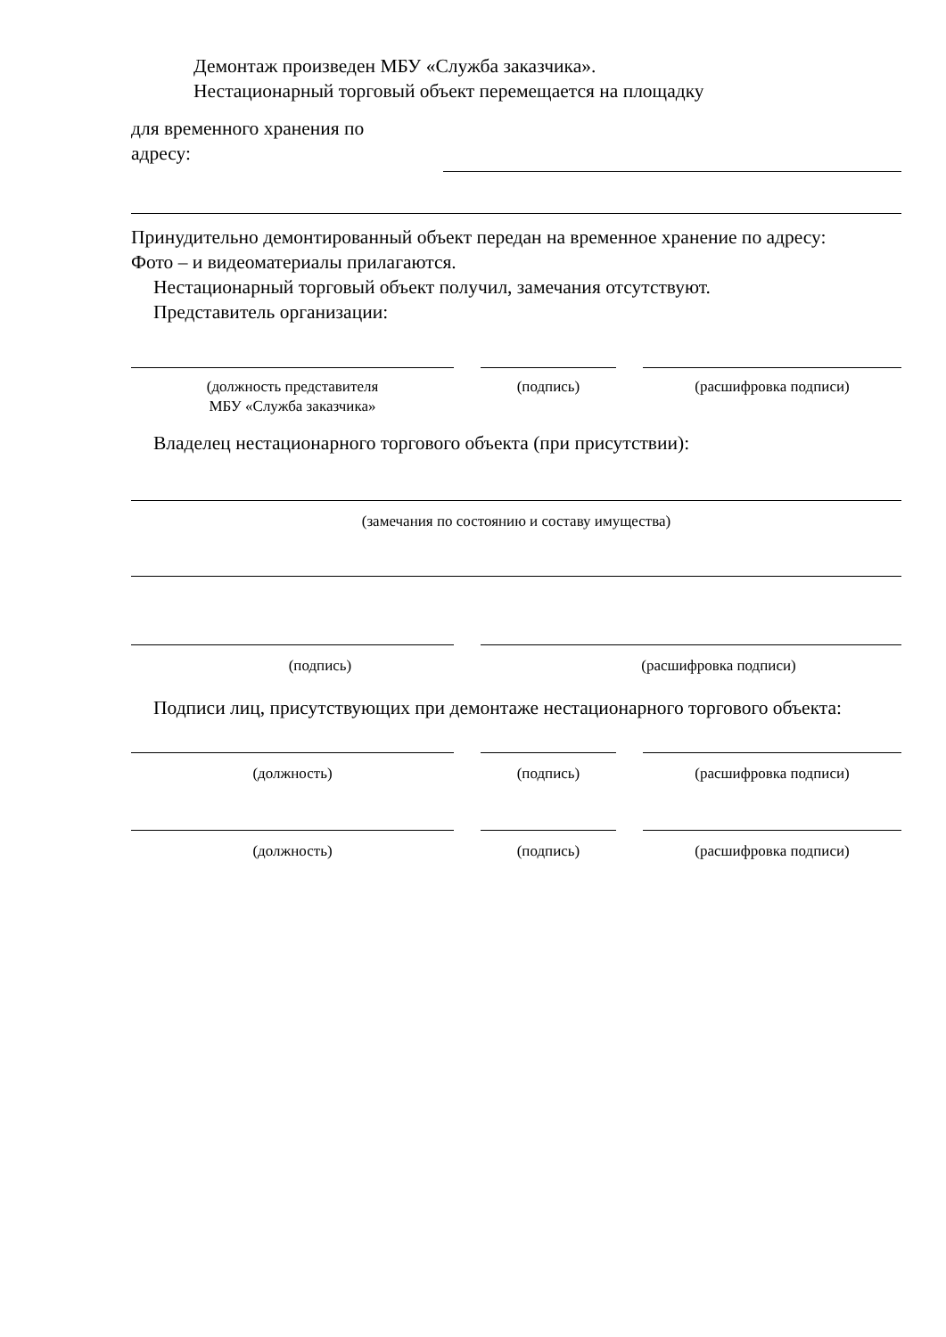Демонтаж произведен МБУ «Служба заказчика».
Нестационарный торговый объект перемещается на площадку
для временного хранения по
адресу:
Принудительно демонтированный объект передан на временное хранение по адресу:
Фото – и видеоматериалы прилагаются.
Нестационарный торговый объект получил, замечания отсутствуют.
Представитель организации:
(должность представителя
МБУ «Служба заказчика»
(подпись) (расшифровка подписи)
Владелец нестационарного торгового объекта (при присутствии):
(замечания по состоянию и составу имущества)
(подпись) (расшифровка подписи)
Подписи лиц, присутствующих при демонтаже нестационарного торгового объекта:
(должность) (подпись) (расшифровка подписи)
(должность) (подпись) (расшифровка подписи)